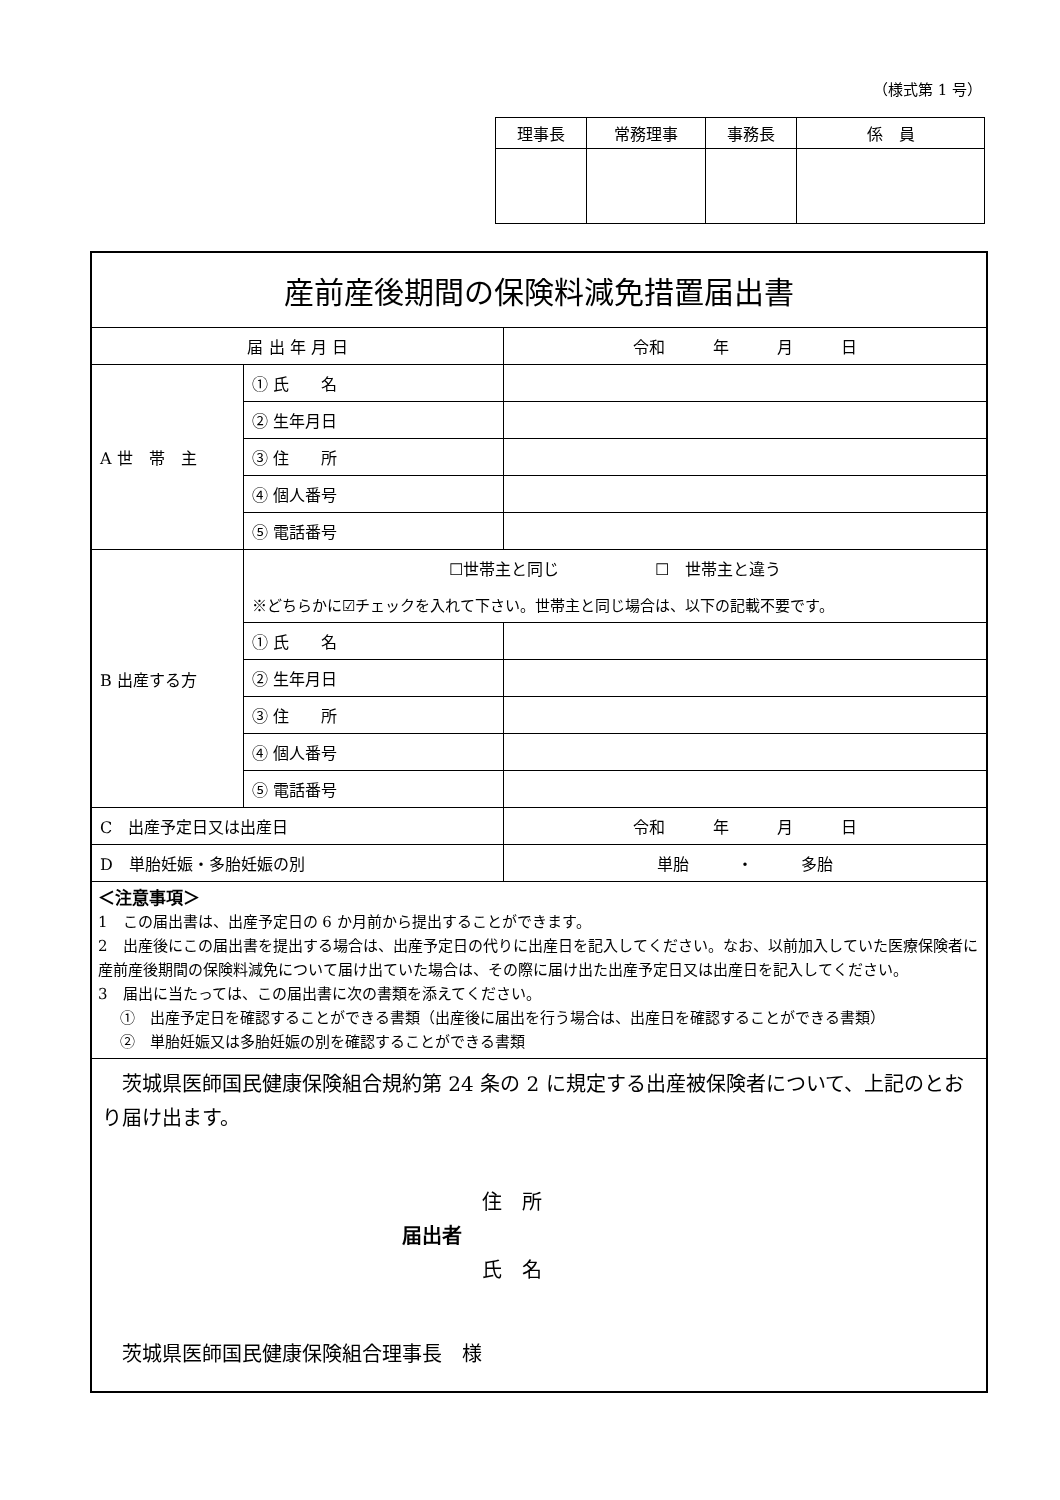（様式第 1 号）
| 理事長 | 常務理事 | 事務長 | 係 員 |
| --- | --- | --- | --- |
| 産前産後期間の保険料減免措置届出書 | | |
| 届 出 年 月 日 | | 令和 年 月 日 |
| A 世 帯 主 | ① 氏 名 | |
| | ② 生年月日 | |
| | ③ 住 所 | |
| | ④ 個人番号 | |
| | ⑤ 電話番号 | |
| B 出産する方 | ☐世帯主と同じ ☐ 世帯主と違う | |
| | ※どちらかに☑チェックを入れて下さい。世帯主と同じ場合は、以下の記載不要です。 | |
| | ① 氏 名 | |
| | ② 生年月日 | |
| | ③ 住 所 | |
| | ④ 個人番号 | |
| | ⑤ 電話番号 | |
| C 出産予定日又は出産日 | | 令和 年 月 日 |
| D 単胎妊娠・多胎妊娠の別 | | 単胎 ・ 多胎 |
| ＜注意事項＞ 1 この届出書は、出産予定日の 6 か月前から提出することができます。 2 出産後にこの届出書を提出する場合は、出産予定日の代りに出産日を記入してください。なお、以前加入していた医療保険者に産前産後期間の保険料減免について届け出ていた場合は、その際に届け出た出産予定日又は出産日を記入してください。 3 届出に当たっては、この届出書に次の書類を添えてください。 ① 出産予定日を確認することができる書類（出産後に届出を行う場合は、出産日を確認することができる書類） ② 単胎妊娠又は多胎妊娠の別を確認することができる書類 | | |
| 茨城県医師国民健康保険組合規約第 24 条の 2 に規定する出産被保険者について、上記のとおり届け出ます。 住 所 届出者 氏 名 茨城県医師国民健康保険組合理事長 様 | | |